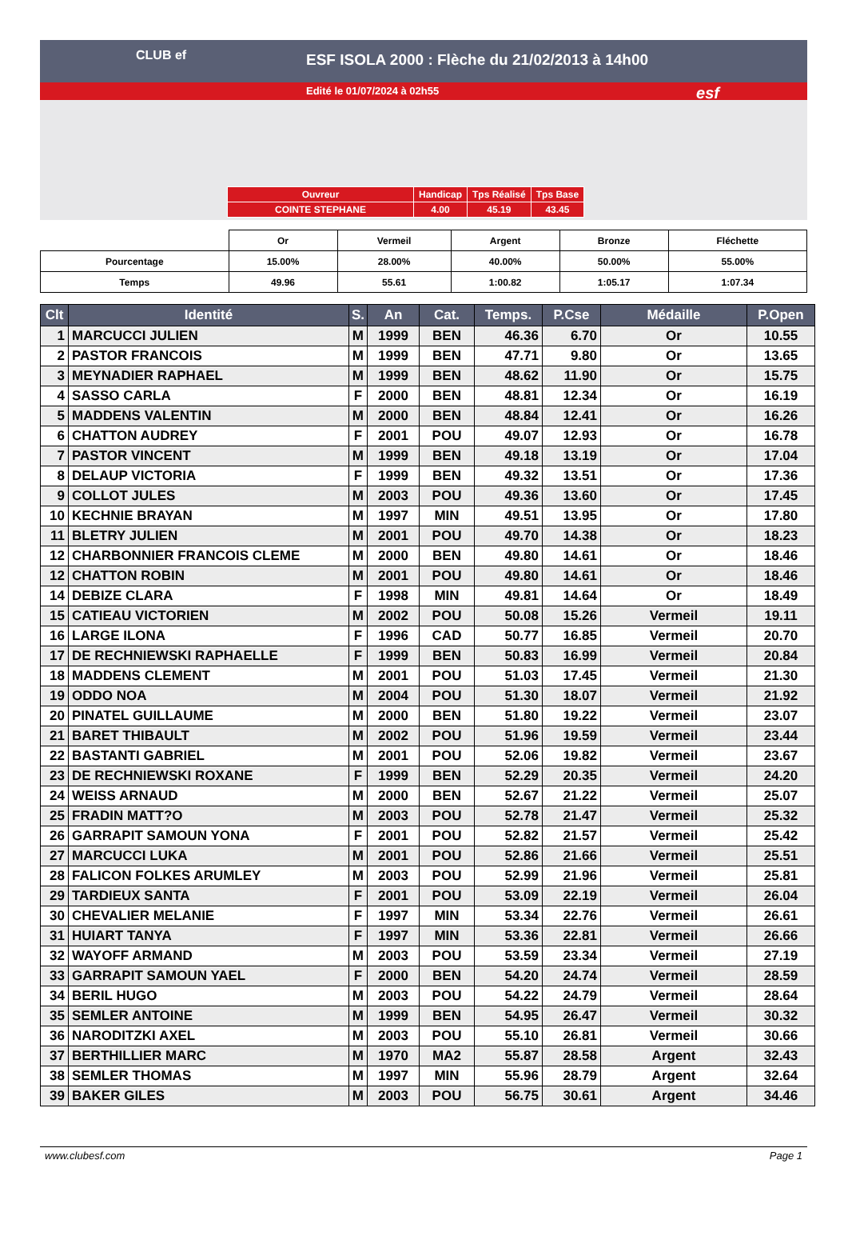CLUB ef
ESF ISOLA 2000 : Flèche du 21/02/2013 à 14h00
Edité le 01/07/2024 à 02h55
esf
| Ouvreur | Handicap | Tps Réalisé | Tps Base |
| COINTE STEPHANE | 4.00 | 45.19 | 43.45 |
| | Or | Vermeil | Argent | Bronze | Fléchette |
| Pourcentage | 15.00% | 28.00% | 40.00% | 50.00% | 55.00% |
| Temps | 49.96 | 55.61 | 1:00.82 | 1:05.17 | 1:07.34 |
| Clt | Identité | S. | An | Cat. | Temps. | P.Cse | Médaille | P.Open |
| --- | --- | --- | --- | --- | --- | --- | --- | --- |
| 1 | MARCUCCI JULIEN | M | 1999 | BEN | 46.36 | 6.70 | Or | 10.55 |
| 2 | PASTOR FRANCOIS | M | 1999 | BEN | 47.71 | 9.80 | Or | 13.65 |
| 3 | MEYNADIER RAPHAEL | M | 1999 | BEN | 48.62 | 11.90 | Or | 15.75 |
| 4 | SASSO CARLA | F | 2000 | BEN | 48.81 | 12.34 | Or | 16.19 |
| 5 | MADDENS VALENTIN | M | 2000 | BEN | 48.84 | 12.41 | Or | 16.26 |
| 6 | CHATTON AUDREY | F | 2001 | POU | 49.07 | 12.93 | Or | 16.78 |
| 7 | PASTOR VINCENT | M | 1999 | BEN | 49.18 | 13.19 | Or | 17.04 |
| 8 | DELAUP VICTORIA | F | 1999 | BEN | 49.32 | 13.51 | Or | 17.36 |
| 9 | COLLOT JULES | M | 2003 | POU | 49.36 | 13.60 | Or | 17.45 |
| 10 | KECHNIE BRAYAN | M | 1997 | MIN | 49.51 | 13.95 | Or | 17.80 |
| 11 | BLETRY JULIEN | M | 2001 | POU | 49.70 | 14.38 | Or | 18.23 |
| 12 | CHARBONNIER FRANCOIS CLEME | M | 2000 | BEN | 49.80 | 14.61 | Or | 18.46 |
| 12 | CHATTON ROBIN | M | 2001 | POU | 49.80 | 14.61 | Or | 18.46 |
| 14 | DEBIZE CLARA | F | 1998 | MIN | 49.81 | 14.64 | Or | 18.49 |
| 15 | CATIEAU VICTORIEN | M | 2002 | POU | 50.08 | 15.26 | Vermeil | 19.11 |
| 16 | LARGE ILONA | F | 1996 | CAD | 50.77 | 16.85 | Vermeil | 20.70 |
| 17 | DE RECHNIEWSKI RAPHAELLE | F | 1999 | BEN | 50.83 | 16.99 | Vermeil | 20.84 |
| 18 | MADDENS CLEMENT | M | 2001 | POU | 51.03 | 17.45 | Vermeil | 21.30 |
| 19 | ODDO NOA | M | 2004 | POU | 51.30 | 18.07 | Vermeil | 21.92 |
| 20 | PINATEL GUILLAUME | M | 2000 | BEN | 51.80 | 19.22 | Vermeil | 23.07 |
| 21 | BARET THIBAULT | M | 2002 | POU | 51.96 | 19.59 | Vermeil | 23.44 |
| 22 | BASTANTI GABRIEL | M | 2001 | POU | 52.06 | 19.82 | Vermeil | 23.67 |
| 23 | DE RECHNIEWSKI ROXANE | F | 1999 | BEN | 52.29 | 20.35 | Vermeil | 24.20 |
| 24 | WEISS ARNAUD | M | 2000 | BEN | 52.67 | 21.22 | Vermeil | 25.07 |
| 25 | FRADIN MATT?O | M | 2003 | POU | 52.78 | 21.47 | Vermeil | 25.32 |
| 26 | GARRAPIT SAMOUN YONA | F | 2001 | POU | 52.82 | 21.57 | Vermeil | 25.42 |
| 27 | MARCUCCI LUKA | M | 2001 | POU | 52.86 | 21.66 | Vermeil | 25.51 |
| 28 | FALICON FOLKES ARUMLEY | M | 2003 | POU | 52.99 | 21.96 | Vermeil | 25.81 |
| 29 | TARDIEUX SANTA | F | 2001 | POU | 53.09 | 22.19 | Vermeil | 26.04 |
| 30 | CHEVALIER MELANIE | F | 1997 | MIN | 53.34 | 22.76 | Vermeil | 26.61 |
| 31 | HUIART TANYA | F | 1997 | MIN | 53.36 | 22.81 | Vermeil | 26.66 |
| 32 | WAYOFF ARMAND | M | 2003 | POU | 53.59 | 23.34 | Vermeil | 27.19 |
| 33 | GARRAPIT SAMOUN YAEL | F | 2000 | BEN | 54.20 | 24.74 | Vermeil | 28.59 |
| 34 | BERIL HUGO | M | 2003 | POU | 54.22 | 24.79 | Vermeil | 28.64 |
| 35 | SEMLER ANTOINE | M | 1999 | BEN | 54.95 | 26.47 | Vermeil | 30.32 |
| 36 | NARODITZKI AXEL | M | 2003 | POU | 55.10 | 26.81 | Vermeil | 30.66 |
| 37 | BERTHILLIER MARC | M | 1970 | MA2 | 55.87 | 28.58 | Argent | 32.43 |
| 38 | SEMLER THOMAS | M | 1997 | MIN | 55.96 | 28.79 | Argent | 32.64 |
| 39 | BAKER GILES | M | 2003 | POU | 56.75 | 30.61 | Argent | 34.46 |
www.clubesf.com Page 1